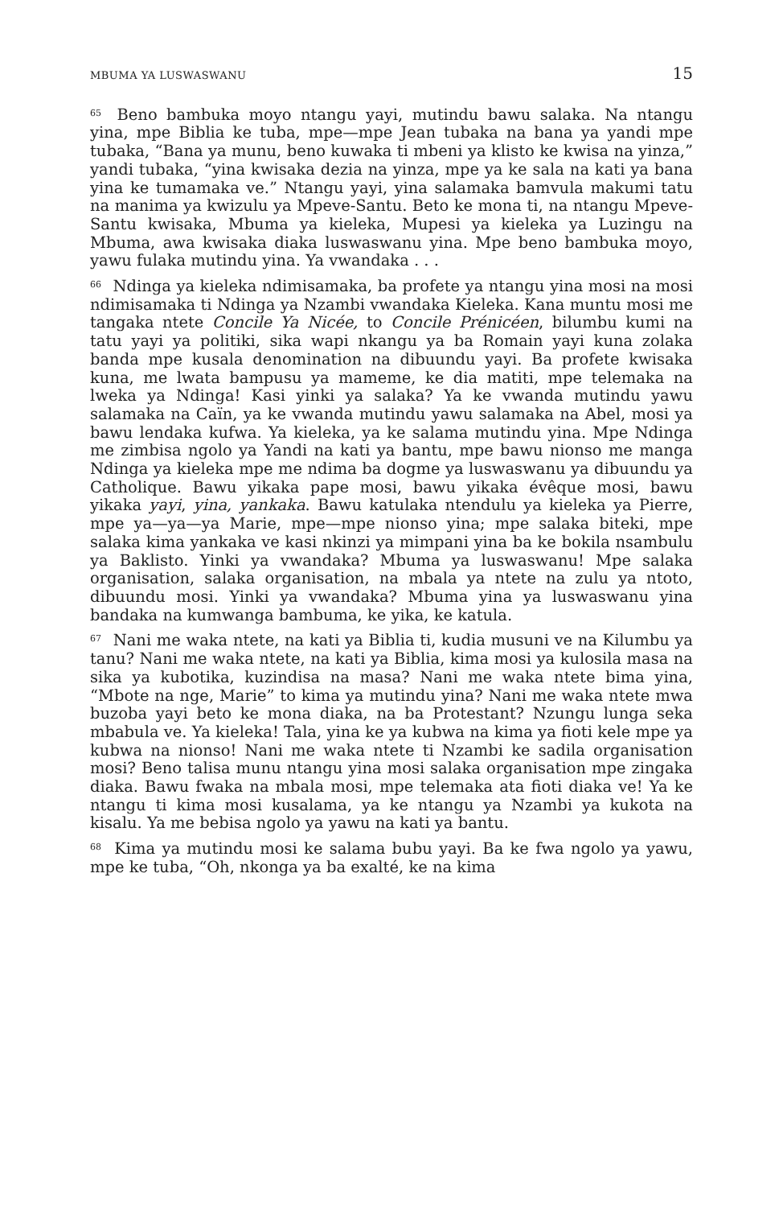MBUMA YA LUSWASWANU 15
<sup>65</sup> Beno bambuka moyo ntangu yayi, mutindu bawu salaka. Na ntangu yina, mpe Biblia ke tuba, mpe—mpe Jean tubaka na bana ya yandi mpe tubaka, “Bana ya munu, beno kuwaka ti mbeni ya klisto ke kwisa na yinza,” yandi tubaka, “yina kwisaka dezia na yinza, mpe ya ke sala na kati ya bana yina ke tumamaka ve.” Ntangu yayi, yina salamaka bamvula makumi tatu na manima ya kwizulu ya Mpeve-Santu. Beto ke mona ti, na ntangu Mpeve-Santu kwisaka, Mbuma ya kieleka, Mupesi ya kieleka ya Luzingu na Mbuma, awa kwisaka diaka luswaswanu yina. Mpe beno bambuka moyo, yawu fulaka mutindu yina. Ya vwandaka . . .
<sup>66</sup> Ndinga ya kieleka ndimisamaka, ba profete ya ntangu yina mosi na mosi ndimisamaka ti Ndinga ya Nzambi vwandaka Kieleka. Kana muntu mosi me tangaka ntete Concile Ya Nicée, to Concile Prénicéen, bilumbu kumi na tatu yayi ya politiki, sika wapi nkangu ya ba Romain yayi kuna zolaka banda mpe kusala denomination na dibuundu yayi. Ba profete kwisaka kuna, me lwata bampusu ya mameme, ke dia matiti, mpe telemaka na lweka ya Ndinga! Kasi yinki ya salaka? Ya ke vwanda mutindu yawu salamaka na Caïn, ya ke vwanda mutindu yawu salamaka na Abel, mosi ya bawu lendaka kufwa. Ya kieleka, ya ke salama mutindu yina. Mpe Ndinga me zimbisa ngolo ya Yandi na kati ya bantu, mpe bawu nionso me manga Ndinga ya kieleka mpe me ndima ba dogme ya luswaswanu ya dibuundu ya Catholique. Bawu yikaka pape mosi, bawu yikaka évêque mosi, bawu yikaka yayi, yina, yankaka. Bawu katulaka ntendulu ya kieleka ya Pierre, mpe ya—ya—ya Marie, mpe—mpe nionso yina; mpe salaka biteki, mpe salaka kima yankaka ve kasi nkinzi ya mimpani yina ba ke bokila nsambulu ya Baklisto. Yinki ya vwandaka? Mbuma ya luswaswanu! Mpe salaka organisation, salaka organisation, na mbala ya ntete na zulu ya ntoto, dibuundu mosi. Yinki ya vwandaka? Mbuma yina ya luswaswanu yina bandaka na kumwanga bambuma, ke yika, ke katula.
<sup>67</sup> Nani me waka ntete, na kati ya Biblia ti, kudia musuni ve na Kilumbu ya tanu? Nani me waka ntete, na kati ya Biblia, kima mosi ya kulosila masa na sika ya kubotika, kuzindisa na masa? Nani me waka ntete bima yina, “Mbote na nge, Marie” to kima ya mutindu yina? Nani me waka ntete mwa buzoba yayi beto ke mona diaka, na ba Protestant? Nzungu lunga seka mbabula ve. Ya kieleka! Tala, yina ke ya kubwa na kima ya fioti kele mpe ya kubwa na nionso! Nani me waka ntete ti Nzambi ke sadila organisation mosi? Beno talisa munu ntangu yina mosi salaka organisation mpe zingaka diaka. Bawu fwaka na mbala mosi, mpe telemaka ata fioti diaka ve! Ya ke ntangu ti kima mosi kusalama, ya ke ntangu ya Nzambi ya kukota na kisalu. Ya me bebisa ngolo ya yawu na kati ya bantu.
<sup>68</sup> Kima ya mutindu mosi ke salama bubu yayi. Ba ke fwa ngolo ya yawu, mpe ke tuba, “Oh, nkonga ya ba exalté, ke na kima